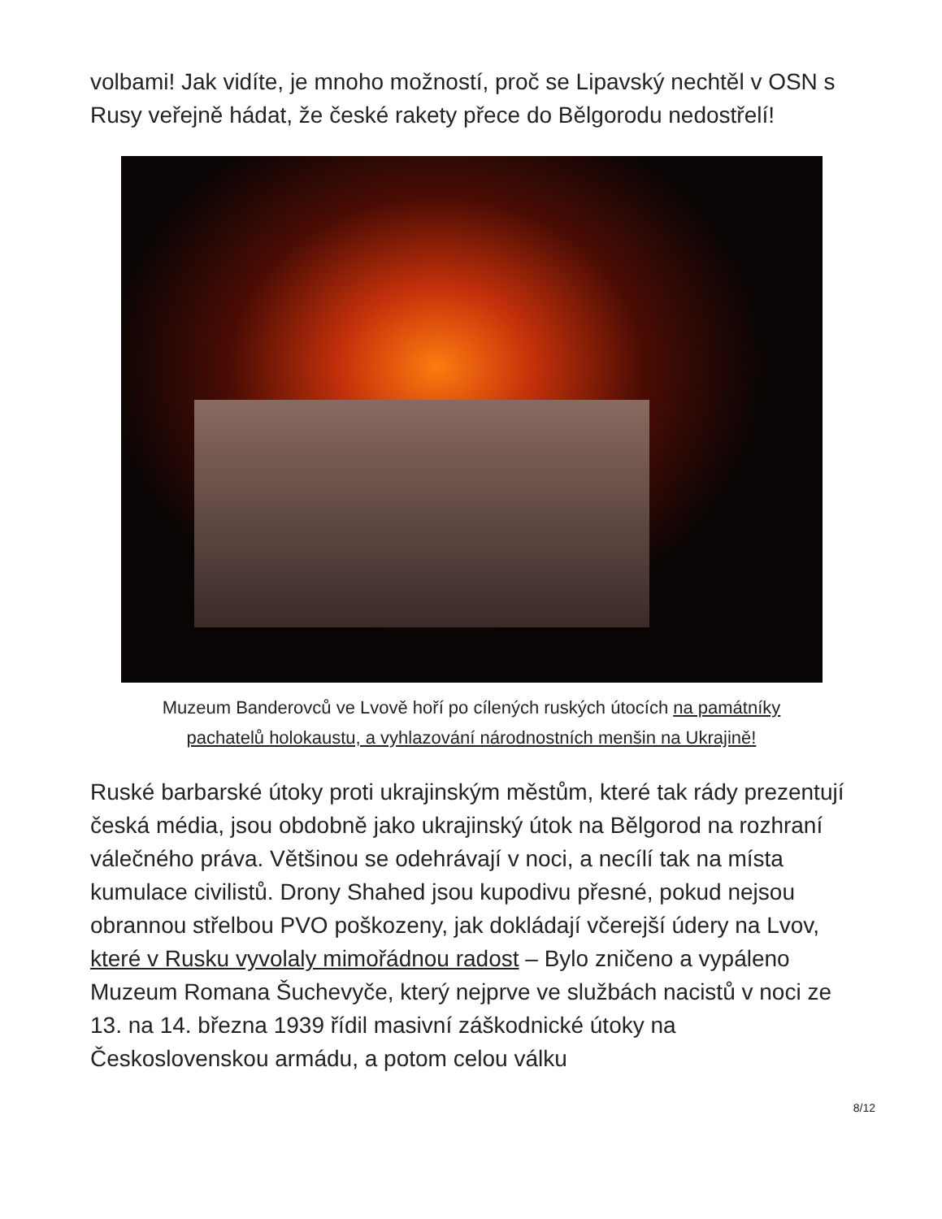volbami! Jak vidíte, je mnoho možností, proč se Lipavský nechtěl v OSN s Rusy veřejně hádat, že české rakety přece do Bělgorodu nedostřelí!
Muzeum Banderovců ve Lvově hoří po cílených ruských útocích na památníky pachatelů holokaustu, a vyhlazování národnostních menšin na Ukrajině!
Ruské barbarské útoky proti ukrajinským městům, které tak rády prezentují česká média, jsou obdobně jako ukrajinský útok na Bělgorod na rozhraní válečného práva. Většinou se odehrávají v noci, a necílí tak na místa kumulace civilistů. Drony Shahed jsou kupodivu přesné, pokud nejsou obrannou střelbou PVO poškozeny, jak dokládají včerejší údery na Lvov, které v Rusku vyvolaly mimořádnou radost – Bylo zničeno a vypáleno Muzeum Romana Šuchevyče, který nejprve ve službách nacistů v noci ze 13. na 14. března 1939 řídil masivní záškodnické útoky na Československou armádu, a potom celou válku
8/12